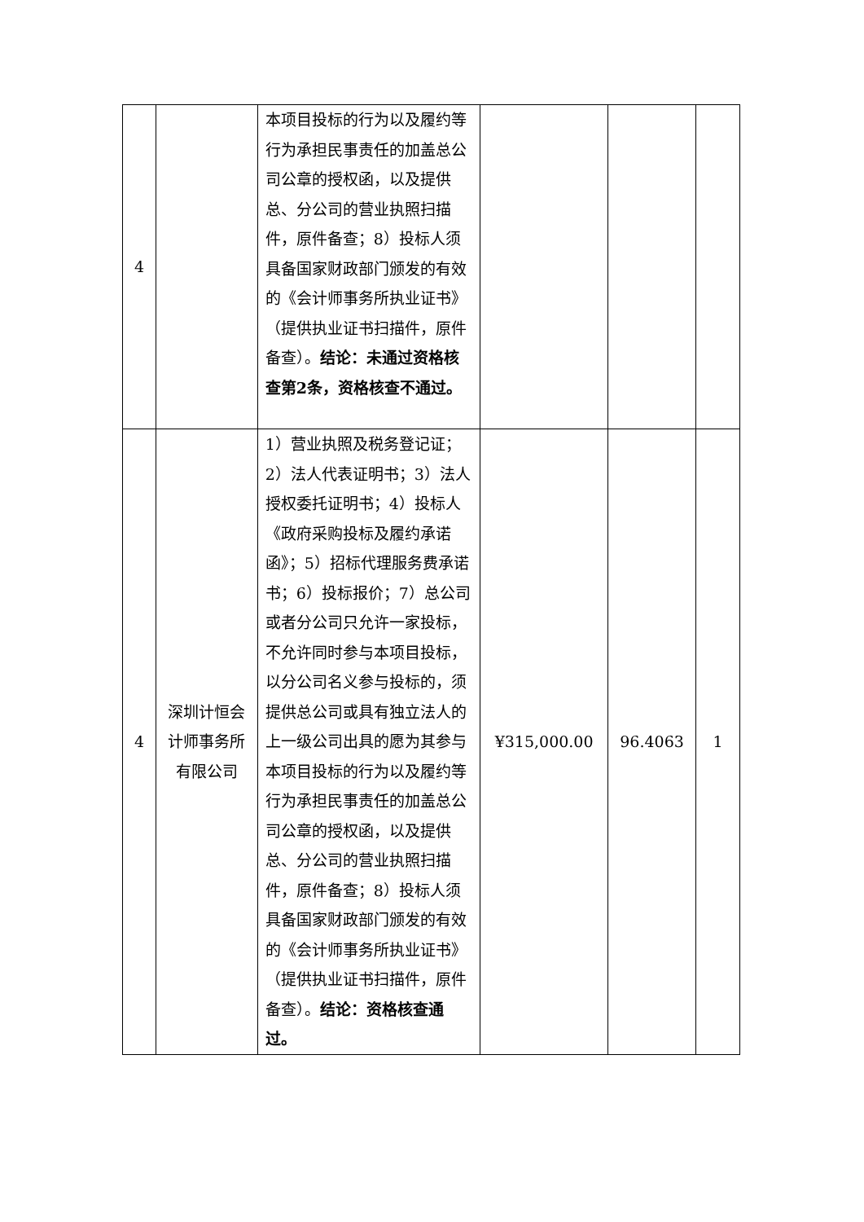| 4 | | 本项目投标的行为以及履约等行为承担民事责任的加盖总公司公章的授权函，以及提供总、分公司的营业执照扫描件，原件备查；8）投标人须具备国家财政部门颁发的有效的《会计师事务所执业证书》（提供执业证书扫描件，原件备查）。 结论：未通过资格核查第2条，资格核查不通过。 | | | |
| 4 | 深圳计恒会计师事务所有限公司 | 1）营业执照及税务登记证；2）法人代表证明书；3）法人授权委托证明书；4）投标人《政府采购投标及履约承诺函》；5）招标代理服务费承诺书；6）投标报价；7）总公司或者分公司只允许一家投标，不允许同时参与本项目投标，以分公司名义参与投标的，须提供总公司或具有独立法人的上一级公司出具的愿为其参与本项目投标的行为以及履约等行为承担民事责任的加盖总公司公章的授权函，以及提供总、分公司的营业执照扫描件，原件备查；8）投标人须具备国家财政部门颁发的有效的《会计师事务所执业证书》（提供执业证书扫描件，原件备查）。 结论：资格核查通过。 | ¥315,000.00 | 96.4063 | 1 |